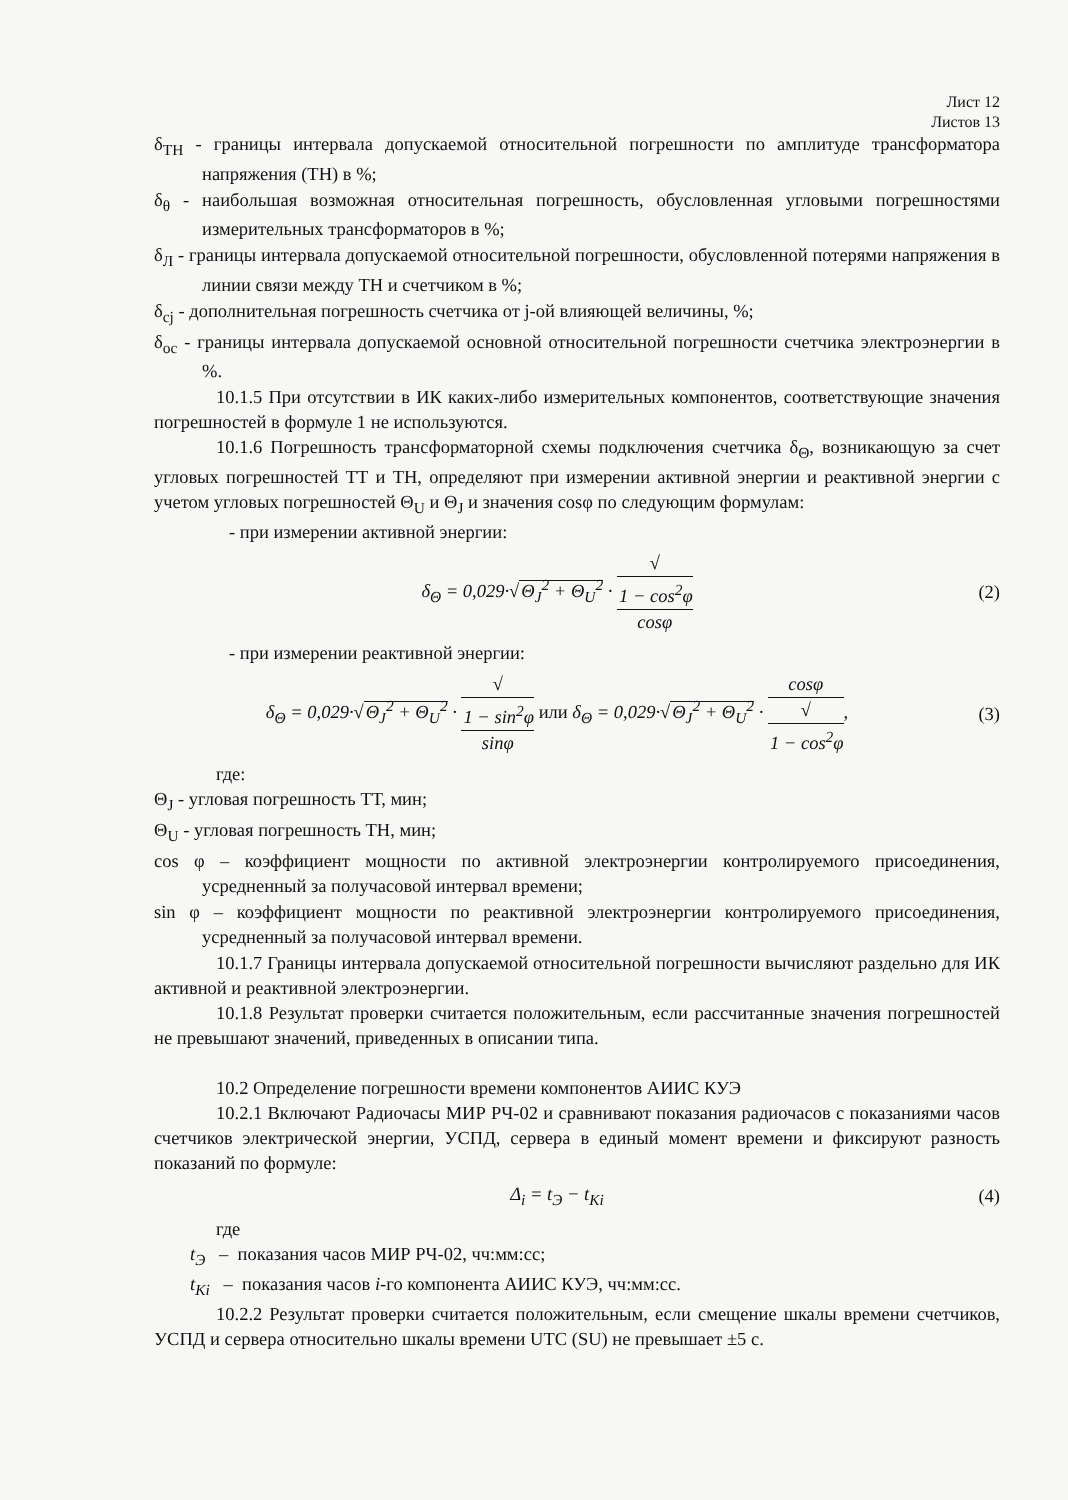Лист 12
Листов 13
δ<sub>ТН</sub> - границы интервала допускаемой относительной погрешности по амплитуде трансформатора напряжения (ТН) в %;
δ<sub>θ</sub> - наибольшая возможная относительная погрешность, обусловленная угловыми погрешностями измерительных трансформаторов в %;
δ<sub>Л</sub> - границы интервала допускаемой относительной погрешности, обусловленной потерями напряжения в линии связи между ТН и счетчиком в %;
δ<sub>cj</sub> - дополнительная погрешность счетчика от j-ой влияющей величины, %;
δ<sub>oc</sub> - границы интервала допускаемой основной относительной погрешности счетчика электроэнергии в %.
10.1.5 При отсутствии в ИК каких-либо измерительных компонентов, соответствующие значения погрешностей в формуле 1 не используются.
10.1.6 Погрешность трансформаторной схемы подключения счетчика δ<sub>Θ</sub>, возникающую за счет угловых погрешностей ТТ и ТН, определяют при измерении активной энергии и реактивной энергии с учетом угловых погрешностей Θ<sub>U</sub> и Θ<sub>J</sub> и значения cosφ по следующим формулам:
- при измерении активной энергии:
δ<sub>Θ</sub> = 0,029·√Θ<sub>J</sub><sup>2</sup> + Θ<sub>U</sub><sup>2</sup> · √
1 − cos<sup>2</sup>φ cosφ
(2)
- при измерении реактивной энергии:
δ<sub>Θ</sub> = 0,029·√Θ<sub>J</sub><sup>2</sup> + Θ<sub>U</sub><sup>2</sup> · √
1 − sin<sup>2</sup>φ sinφ или δ<sub>Θ</sub> = 0,029·√Θ<sub>J</sub><sup>2</sup> + Θ<sub>U</sub><sup>2</sup> · cosφ √
1 − cos<sup>2</sup>φ,
(3)
где:
Θ<sub>J</sub> - угловая погрешность ТТ, мин;
Θ<sub>U</sub> - угловая погрешность ТН, мин;
cos φ – коэффициент мощности по активной электроэнергии контролируемого присоединения, усредненный за получасовой интервал времени;
sin φ – коэффициент мощности по реактивной электроэнергии контролируемого присоединения, усредненный за получасовой интервал времени.
10.1.7 Границы интервала допускаемой относительной погрешности вычисляют раздельно для ИК активной и реактивной электроэнергии.
10.1.8 Результат проверки считается положительным, если рассчитанные значения погрешностей не превышают значений, приведенных в описании типа.
10.2 Определение погрешности времени компонентов АИИС КУЭ
10.2.1 Включают Радиочасы МИР РЧ-02 и сравнивают показания радиочасов с показаниями часов счетчиков электрической энергии, УСПД, сервера в единый момент времени и фиксируют разность показаний по формуле:
Δ<sub>i</sub> = t<sub>Э</sub> − t<sub>Ki</sub> (4)
где
t<sub>Э</sub> – показания часов МИР РЧ-02, чч:мм:сс;
t<sub>Ki</sub> – показания часов i-го компонента АИИС КУЭ, чч:мм:сс.
10.2.2 Результат проверки считается положительным, если смещение шкалы времени счетчиков, УСПД и сервера относительно шкалы времени UTC (SU) не превышает ±5 с.